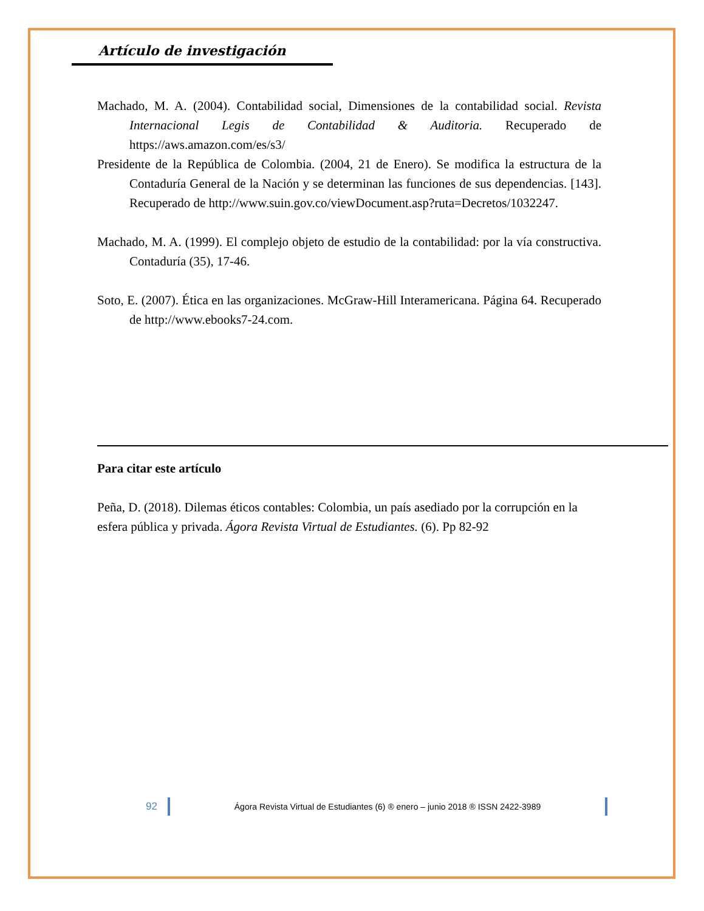Artículo de investigación
Machado, M. A. (2004). Contabilidad social, Dimensiones de la contabilidad social. Revista Internacional Legis de Contabilidad & Auditoria. Recuperado de https://aws.amazon.com/es/s3/
Presidente de la República de Colombia. (2004, 21 de Enero). Se modifica la estructura de la Contaduría General de la Nación y se determinan las funciones de sus dependencias. [143]. Recuperado de http://www.suin.gov.co/viewDocument.asp?ruta=Decretos/1032247.
Machado, M. A. (1999). El complejo objeto de estudio de la contabilidad: por la vía constructiva. Contaduría (35), 17-46.
Soto, E. (2007). Ética en las organizaciones. McGraw-Hill Interamericana. Página 64. Recuperado de http://www.ebooks7-24.com.
Para citar este artículo
Peña, D. (2018). Dilemas éticos contables: Colombia, un país asediado por la corrupción en la esfera pública y privada. Ágora Revista Virtual de Estudiantes. (6). Pp 82-92
92 Ágora Revista Virtual de Estudiantes (6) ® enero – junio 2018 ® ISSN 2422-3989